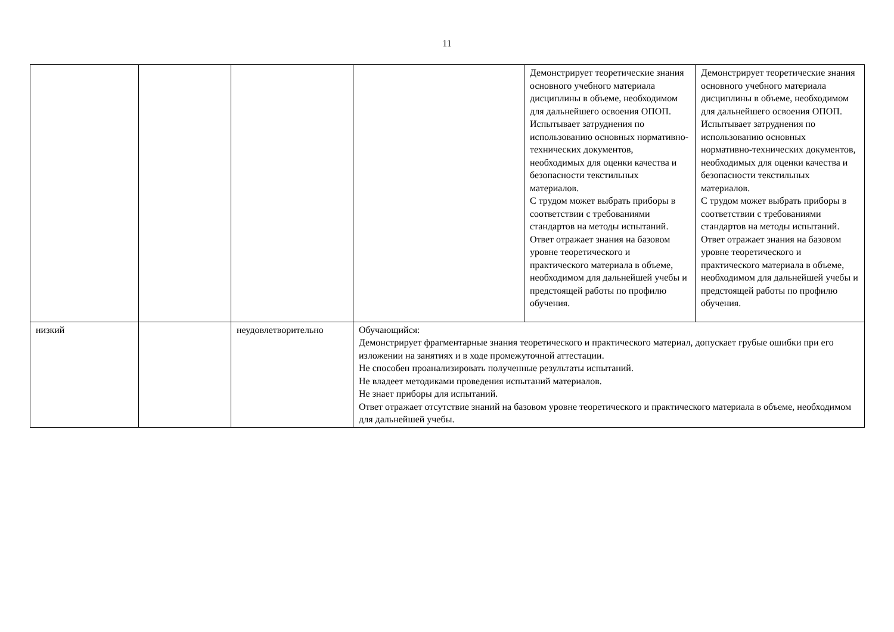11
| | | | | Демонстрирует теоретические знания основного учебного материала дисциплины в объеме, необходимом для дальнейшего освоения ОПОП. Испытывает затруднения по использованию основных нормативно-технических документов, необходимых для оценки качества и безопасности текстильных материалов. С трудом может выбрать приборы в соответствии с требованиями стандартов на методы испытаний. Ответ отражает знания на базовом уровне теоретического и практического материала в объеме, необходимом для дальнейшей учебы и предстоящей работы по профилю обучения. | Демонстрирует теоретические знания основного учебного материала дисциплины в объеме, необходимом для дальнейшего освоения ОПОП. Испытывает затруднения по использованию основных нормативно-технических документов, необходимых для оценки качества и безопасности текстильных материалов. С трудом может выбрать приборы в соответствии с требованиями стандартов на методы испытаний. Ответ отражает знания на базовом уровне теоретического и практического материала в объеме, необходимом для дальнейшей учебы и предстоящей работы по профилю обучения. |
| низкий | | неудовлетворительно | Обучающийся: Демонстрирует фрагментарные знания теоретического и практического материал, допускает грубые ошибки при его изложении на занятиях и в ходе промежуточной аттестации. Не способен проанализировать полученные результаты испытаний. Не владеет методиками проведения испытаний материалов. Не знает приборы для испытаний. Ответ отражает отсутствие знаний на базовом уровне теоретического и практического материала в объеме, необходимом для дальнейшей учебы. | | |